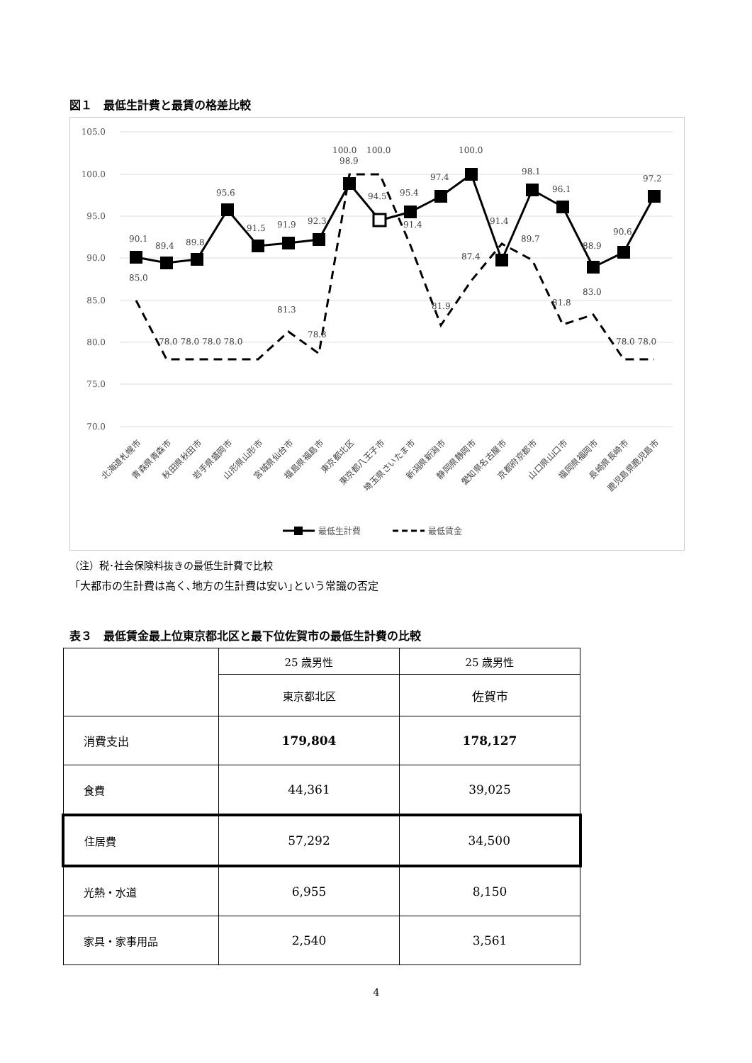図１　最低生計費と最賃の格差比較
105.0
100.0
95.0
90.0
85.0
80.0
75.0
70.0
90.1
89.4
89.8
95.6
91.5
91.9
92.3
98.9
94.5
95.4
97.4
100.0
98.1
96.1
88.9
90.6
97.2
85.0
100.0
100.0
91.4
91.4
87.4
89.7
81.9
81.8
83.0
81.3
78.8
78.0 78.0 78.0 78.0
78.0 78.0
北海道札幌市
青森県青森市
秋田県秋田市
岩手県盛岡市
山形県山形市
宮城県仙台市
福島県福島市
東京都北区
東京都八王子市
埼玉県さいたま市
新潟県新潟市
静岡県静岡市
愛知県名古屋市
京都府京都市
山口県山口市
福岡県福岡市
長崎県長崎市
鹿児島県鹿児島市
最低生計費
最低賃金
（注）税･社会保険料抜きの最低生計費で比較
「大都市の生計費は高く､地方の生計費は安い｣という常識の否定
表３　最低賃金最上位東京都北区と最下位佐賀市の最低生計費の比較
| | 25 歳男性 | 25 歳男性 |
| | 東京都北区 | 佐賀市 |
| 消費支出 | 179,804 | 178,127 |
| 食費 | 44,361 | 39,025 |
| 住居費 | 57,292 | 34,500 |
| 光熱・水道 | 6,955 | 8,150 |
| 家具・家事用品 | 2,540 | 3,561 |
4